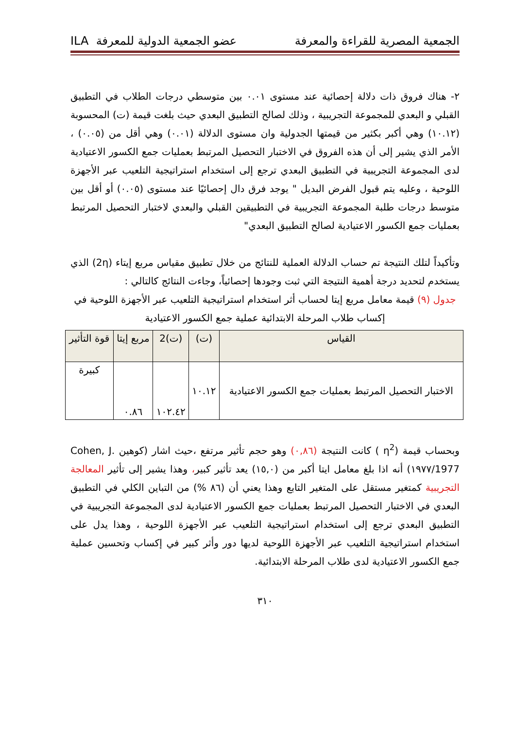الجمعية المصرية للقراءة والمعرفة عضو الجمعية الدولية للمعرفة ILA
٢- هناك فروق ذات دلالة إحصائية عند مستوى ٠.٠١ بين متوسطي درجات الطلاب في التطبيق القبلي و البعدي للمجموعة التجريبية ، وذلك لصالح التطبيق البعدي حيث بلغت قيمة (ت) المحسوبة (١٠.١٢) وهي أكبر بكثير من قيمتها الجدولية وان مستوى الدلالة (٠.٠١) وهي أقل من (٠.٠٥) ، الأمر الذي يشير إلى أن هذه الفروق في الاختبار التحصيل المرتبط بعمليات جمع الكسور الاعتيادية لدى المجموعة التجريبية في التطبيق البعدي ترجع إلى استخدام استراتيجية التلعيب عبر الأجهزة اللوحية ، وعليه يتم قبول الفرض البديل " يوجد فرق دال إحصائيًا عند مستوى (٠.٠٥) أو أقل بين متوسط درجات طلبة المجموعة التجريبية في التطبيقين القبلي والبعدي لاختبار التحصيل المرتبط بعمليات جمع الكسور الاعتيادية لصالح التطبيق البعدي"
وتأكيداً لتلك النتيجة تم حساب الدلالة العملية للنتائج من خلال تطبيق مقياس مربع إيتاء (2η) الذي يستخدم لتحديد درجة أهمية النتيجة التي ثبت وجودها إحصائياً، وجاءت النتائج كالتالي :
جدول (٩) قيمة معامل مربع إيتا لحساب أثر استخدام استراتيجية التلعيب عبر الأجهزة اللوحية في إكساب طلاب المرحلة الابتدائية عملية جمع الكسور الاعتيادية
| القياس | (ت) | (ت)2 | مربع إيتا | قوة التأثير |
| --- | --- | --- | --- | --- |
| الاختبار التحصيل المرتبط بعمليات جمع الكسور الاعتيادية | ١٠.١٢ | ١٠٢.٤٢ | ٠.٨٦ | كبيرة |
وبحساب قيمة (η<sup>2</sup> ) كانت النتيجة (٠,٨٦) وهو حجم تأثير مرتفع ،حيث اشار (كوهين Cohen, J. 1977/١٩٧٧) أنه اذا بلغ معامل ايتا أكبر من (١٥,٠) يعد تأثير كبير، وهذا يشير إلى تأثير المعالجة التجريبية كمتغير مستقل على المتغير التابع وهذا يعني أن (٨٦ %) من التباين الكلي في التطبيق البعدي في الاختبار التحصيل المرتبط بعمليات جمع الكسور الاعتيادية لدى المجموعة التجريبية في التطبيق البعدي ترجع إلى استخدام استراتيجية التلعيب عبر الأجهزة اللوحية ، وهذا يدل على استخدام استراتيجية التلعيب عبر الأجهزة اللوحية لديها دور وأثر كبير في إكساب وتحسين عملية جمع الكسور الاعتيادية لدى طلاب المرحلة الابتدائية.
٣١٠